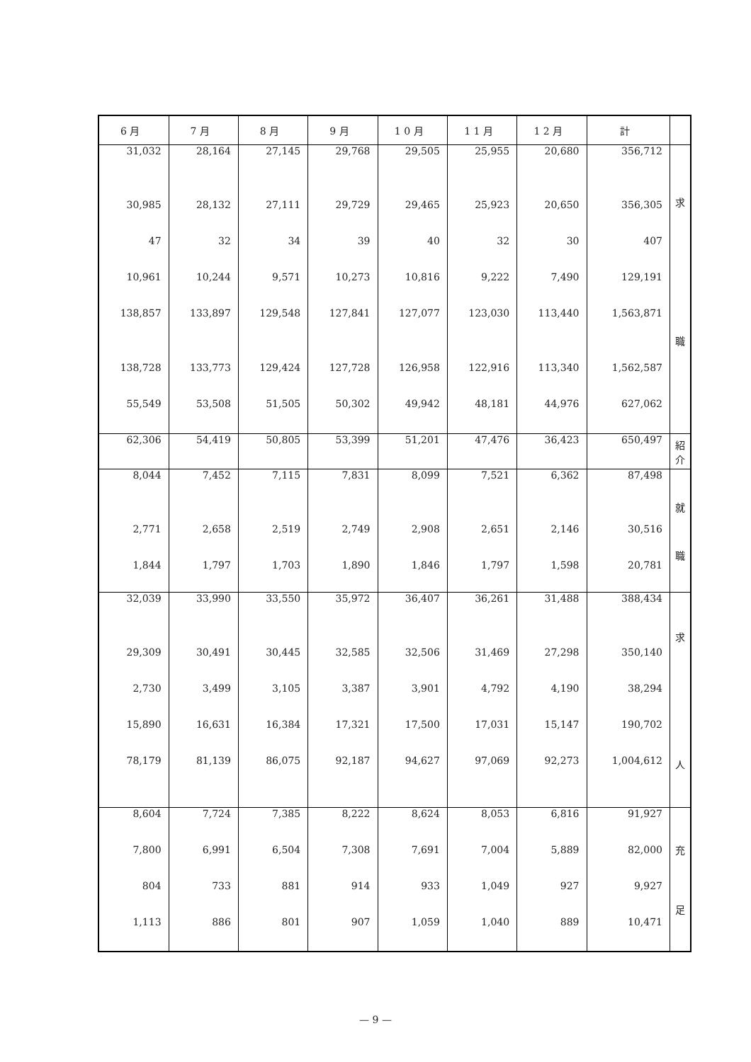| 6 月 | 7 月 | 8 月 | 9 月 | 1 0 月 | 1 1 月 | 1 2 月 | 計 | |
| --- | --- | --- | --- | --- | --- | --- | --- | --- |
| 31,032 | 28,164 | 27,145 | 29,768 | 29,505 | 25,955 | 20,680 | 356,712 | 求 職 |
| 30,985 | 28,132 | 27,111 | 29,729 | 29,465 | 25,923 | 20,650 | 356,305 | |
| 47 | 32 | 34 | 39 | 40 | 32 | 30 | 407 | |
| 10,961 | 10,244 | 9,571 | 10,273 | 10,816 | 9,222 | 7,490 | 129,191 | |
| 138,857 | 133,897 | 129,548 | 127,841 | 127,077 | 123,030 | 113,440 | 1,563,871 | |
| 138,728 | 133,773 | 129,424 | 127,728 | 126,958 | 122,916 | 113,340 | 1,562,587 | |
| 55,549 | 53,508 | 51,505 | 50,302 | 49,942 | 48,181 | 44,976 | 627,062 | |
| 62,306 | 54,419 | 50,805 | 53,399 | 51,201 | 47,476 | 36,423 | 650,497 | 紹 介 |
| 8,044 | 7,452 | 7,115 | 7,831 | 8,099 | 7,521 | 6,362 | 87,498 | 就 職 |
| 2,771 | 2,658 | 2,519 | 2,749 | 2,908 | 2,651 | 2,146 | 30,516 | |
| 1,844 | 1,797 | 1,703 | 1,890 | 1,846 | 1,797 | 1,598 | 20,781 | |
| 32,039 | 33,990 | 33,550 | 35,972 | 36,407 | 36,261 | 31,488 | 388,434 | 求 人 |
| 29,309 | 30,491 | 30,445 | 32,585 | 32,506 | 31,469 | 27,298 | 350,140 | |
| 2,730 | 3,499 | 3,105 | 3,387 | 3,901 | 4,792 | 4,190 | 38,294 | |
| 15,890 | 16,631 | 16,384 | 17,321 | 17,500 | 17,031 | 15,147 | 190,702 | |
| 78,179 | 81,139 | 86,075 | 92,187 | 94,627 | 97,069 | 92,273 | 1,004,612 | |
| 8,604 | 7,724 | 7,385 | 8,222 | 8,624 | 8,053 | 6,816 | 91,927 | 充 足 |
| 7,800 | 6,991 | 6,504 | 7,308 | 7,691 | 7,004 | 5,889 | 82,000 | |
| 804 | 733 | 881 | 914 | 933 | 1,049 | 927 | 9,927 | |
| 1,113 | 886 | 801 | 907 | 1,059 | 1,040 | 889 | 10,471 | |
— 9 —